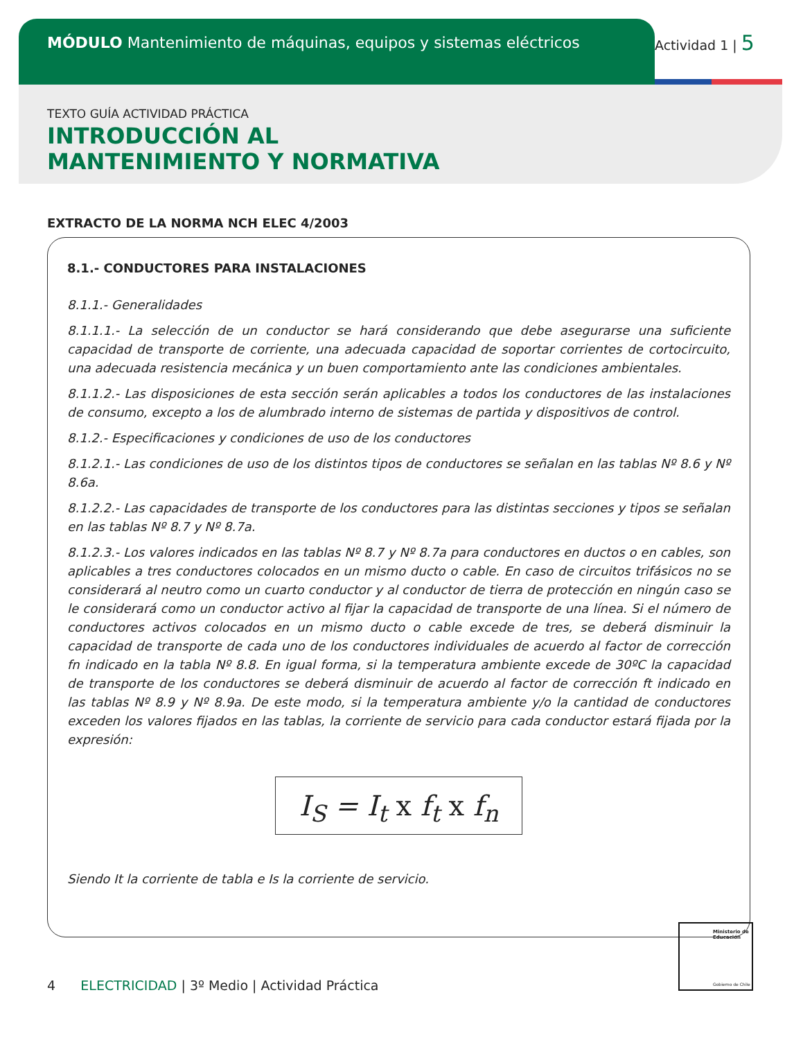MÓDULO Mantenimiento de máquinas, equipos y sistemas eléctricos
Actividad 1 | 5
TEXTO GUÍA ACTIVIDAD PRÁCTICA
INTRODUCCIÓN AL
MANTENIMIENTO Y NORMATIVA
EXTRACTO DE LA NORMA NCH ELEC 4/2003
8.1.- CONDUCTORES PARA INSTALACIONES
8.1.1.- Generalidades
8.1.1.1.- La selección de un conductor se hará considerando que debe asegurarse una suficiente capacidad de transporte de corriente, una adecuada capacidad de soportar corrientes de cortocircuito, una adecuada resistencia mecánica y un buen comportamiento ante las condiciones ambientales.
8.1.1.2.- Las disposiciones de esta sección serán aplicables a todos los conductores de las instalaciones de consumo, excepto a los de alumbrado interno de sistemas de partida y dispositivos de control.
8.1.2.- Especificaciones y condiciones de uso de los conductores
8.1.2.1.- Las condiciones de uso de los distintos tipos de conductores se señalan en las tablas Nº 8.6 y Nº 8.6a.
8.1.2.2.- Las capacidades de transporte de los conductores para las distintas secciones y tipos se señalan en las tablas Nº 8.7 y Nº 8.7a.
8.1.2.3.- Los valores indicados en las tablas Nº 8.7 y Nº 8.7a para conductores en ductos o en cables, son aplicables a tres conductores colocados en un mismo ducto o cable. En caso de circuitos trifásicos no se considerará al neutro como un cuarto conductor y al conductor de tierra de protección en ningún caso se le considerará como un conductor activo al fijar la capacidad de transporte de una línea. Si el número de conductores activos colocados en un mismo ducto o cable excede de tres, se deberá disminuir la capacidad de transporte de cada uno de los conductores individuales de acuerdo al factor de corrección fn indicado en la tabla Nº 8.8. En igual forma, si la temperatura ambiente excede de 30ºC la capacidad de transporte de los conductores se deberá disminuir de acuerdo al factor de corrección ft indicado en las tablas Nº 8.9 y Nº 8.9a. De este modo, si la temperatura ambiente y/o la cantidad de conductores exceden los valores fijados en las tablas, la corriente de servicio para cada conductor estará fijada por la expresión:
I<sub>S</sub> = I<sub>t</sub> x f<sub>t</sub> x f<sub>n</sub>
Siendo It la corriente de tabla e Is la corriente de servicio.
4 ELECTRICIDAD | 3º Medio | Actividad Práctica
Ministerio de Educación
Gobierno de Chile